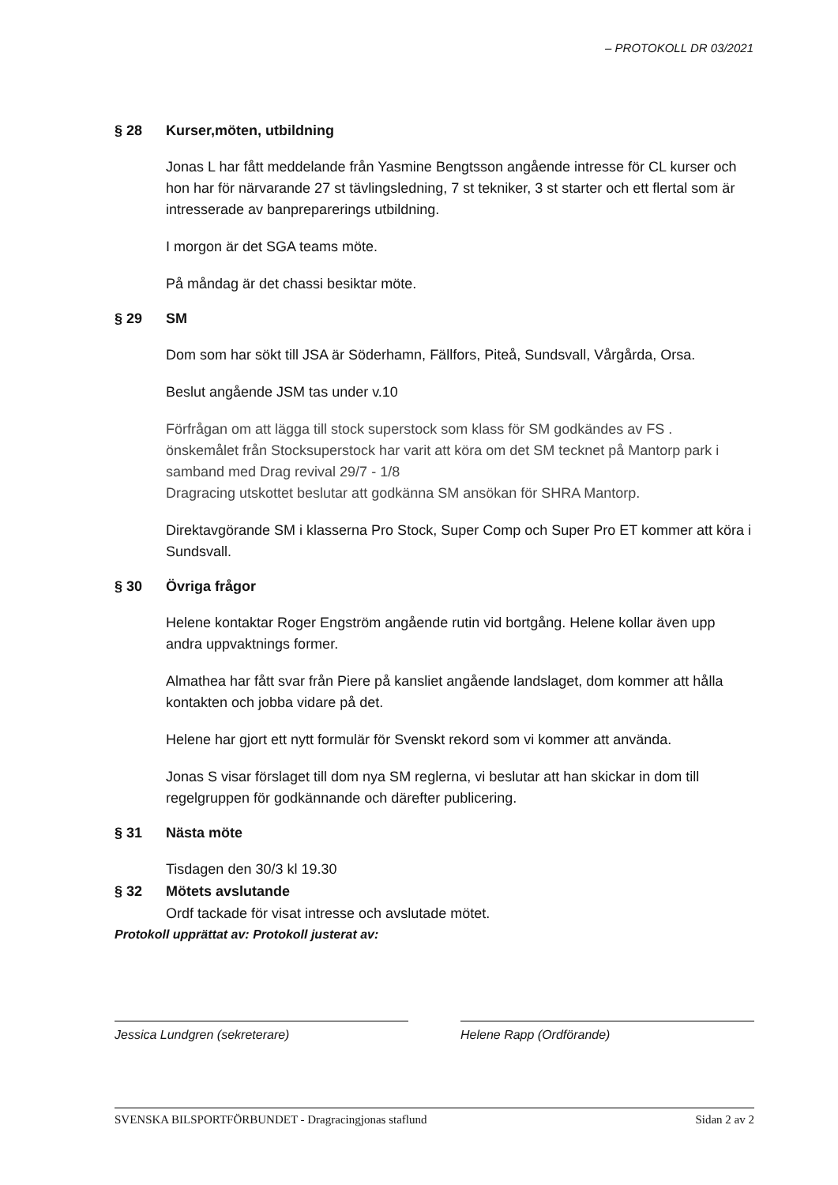– PROTOKOLL DR 03/2021
§ 28 Kurser,möten, utbildning
Jonas L har fått meddelande från Yasmine Bengtsson angående intresse för CL kurser och hon har för närvarande 27 st tävlingsledning, 7 st tekniker, 3 st starter och ett flertal som är intresserade av banpreparerings utbildning.
I morgon är det SGA teams möte.
På måndag är det chassi besiktar möte.
§ 29 SM
Dom som har sökt till JSA är Söderhamn, Fällfors, Piteå, Sundsvall, Vårgårda, Orsa.
Beslut angående JSM tas under v.10
Förfrågan om att lägga till stock superstock som klass för SM godkändes av FS .
önskemålet från Stocksuperstock har varit att köra om det SM tecknet på Mantorp park i samband med Drag revival 29/7 - 1/8
Dragracing utskottet beslutar att godkänna SM ansökan för SHRA Mantorp.
Direktavgörande SM i klasserna Pro Stock, Super Comp och Super Pro ET kommer att köra i Sundsvall.
§ 30 Övriga frågor
Helene kontaktar Roger Engström angående rutin vid bortgång. Helene kollar även upp andra uppvaktnings former.
Almathea har fått svar från Piere på kansliet angående landslaget, dom kommer att hålla kontakten och jobba vidare på det.
Helene har gjort ett nytt formulär för Svenskt rekord som vi kommer att använda.
Jonas S visar förslaget till dom nya SM reglerna, vi beslutar att han skickar in dom till regelgruppen för godkännande och därefter publicering.
§ 31 Nästa möte
Tisdagen den 30/3 kl 19.30
§ 32 Mötets avslutande
Ordf tackade för visat intresse och avslutade mötet.
Protokoll upprättat av: Protokoll justerat av:
Jessica Lundgren (sekreterare) Helene Rapp (Ordförande)
SVENSKA BILSPORTFÖRBUNDET - Dragracingjonas staflund Sidan 2 av 2